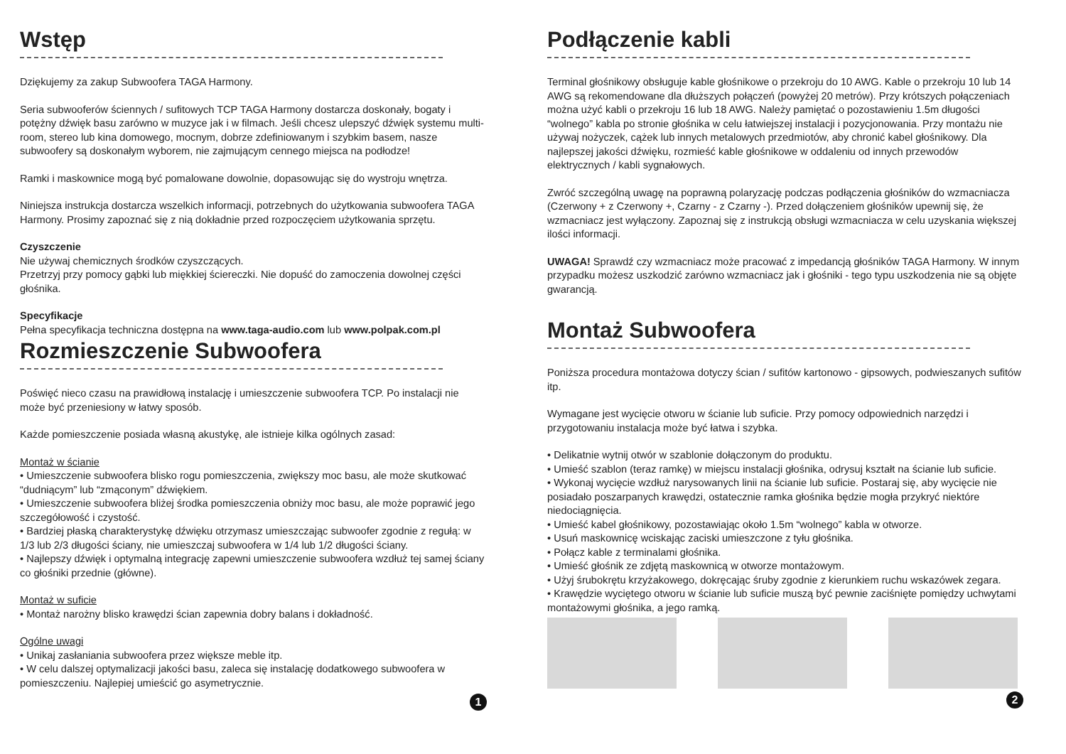Wstęp
Dziękujemy za zakup Subwoofera TAGA Harmony.
Seria subwooferów ściennych / sufitowych TCP TAGA Harmony dostarcza doskonały, bogaty i potężny dźwięk basu zarówno w muzyce jak i w filmach. Jeśli chcesz ulepszyć dźwięk systemu multi-room, stereo lub kina domowego, mocnym, dobrze zdefiniowanym i szybkim basem, nasze subwoofery są doskonałym wyborem, nie zajmującym cennego miejsca na podłodze!
Ramki i maskownice mogą być pomalowane dowolnie, dopasowując się do wystroju wnętrza.
Niniejsza instrukcja dostarcza wszelkich informacji, potrzebnych do użytkowania subwoofera TAGA Harmony. Prosimy zapoznać się z nią dokładnie przed rozpoczęciem użytkowania sprzętu.
Czyszczenie
Nie używaj chemicznych środków czyszczących.
Przetrzyj przy pomocy gąbki lub miękkiej ściereczki. Nie dopuść do zamoczenia dowolnej części głośnika.
Specyfikacje
Pełna specyfikacja techniczna dostępna na www.taga-audio.com lub www.polpak.com.pl
Rozmieszczenie Subwoofera
Poświęć nieco czasu na prawidłową instalację i umieszczenie subwoofera TCP. Po instalacji nie może być przeniesiony w łatwy sposób.
Każde pomieszczenie posiada własną akustykę, ale istnieje kilka ogólnych zasad:
Montaż w ścianie
• Umieszczenie subwoofera blisko rogu pomieszczenia, zwiększy moc basu, ale może skutkować “dudniącym” lub “zmąconym” dźwiękiem.
• Umieszczenie subwoofera bliżej środka pomieszczenia obniży moc basu, ale może poprawić jego szczegółowość i czystość.
• Bardziej płaską charakterystykę dźwięku otrzymasz umieszczając subwoofer zgodnie z regułą: w 1/3 lub 2/3 długości ściany, nie umieszczaj subwoofera w 1/4 lub 1/2 długości ściany.
• Najlepszy dźwięk i optymalną integrację zapewni umieszczenie subwoofera wzdłuż tej samej ściany co głośniki przednie (główne).
Montaż w suficie
• Montaż narożny blisko krawędzi ścian zapewnia dobry balans i dokładność.
Ogólne uwagi
• Unikaj zasłaniania subwoofera przez większe meble itp.
• W celu dalszej optymalizacji jakości basu, zaleca się instalację dodatkowego subwoofera w pomieszczeniu. Najlepiej umieścić go asymetrycznie.
1
Podłączenie kabli
Terminal głośnikowy obsługuje kable głośnikowe o przekroju do 10 AWG. Kable o przekroju 10 lub 14 AWG są rekomendowane dla dłuższych połączeń (powyżej 20 metrów). Przy krótszych połączeniach można użyć kabli o przekroju 16 lub 18 AWG. Należy pamiętać o pozostawieniu 1.5m długości “wolnego” kabla po stronie głośnika w celu łatwiejszej instalacji i pozycjonowania. Przy montażu nie używaj nożyczek, cążek lub innych metalowych przedmiotów, aby chronić kabel głośnikowy. Dla najlepszej jakości dźwięku, rozmieść kable głośnikowe w oddaleniu od innych przewodów elektrycznych / kabli sygnałowych.
Zwróć szczególną uwagę na poprawną polaryzację podczas podłączenia głośników do wzmacniacza (Czerwony + z Czerwony +, Czarny - z Czarny -). Przed dołączeniem głośników upewnij się, że wzmacniacz jest wyłączony. Zapoznaj się z instrukcją obsługi wzmacniacza w celu uzyskania większej ilości informacji.
UWAGA! Sprawdź czy wzmacniacz może pracować z impedancją głośników TAGA Harmony. W innym przypadku możesz uszkodzić zarówno wzmacniacz jak i głośniki - tego typu uszkodzenia nie są objęte gwarancją.
Montaż Subwoofera
Poniższa procedura montażowa dotyczy ścian / sufitów kartonowo - gipsowych, podwieszanych sufitów itp.
Wymagane jest wycięcie otworu w ścianie lub suficie. Przy pomocy odpowiednich narzędzi i przygotowaniu instalacja może być łatwa i szybka.
• Delikatnie wytnij otwór w szablonie dołączonym do produktu.
• Umieść szablon (teraz ramkę) w miejscu instalacji głośnika, odrysuj kształt na ścianie lub suficie.
• Wykonaj wycięcie wzdłuż narysowanych linii na ścianie lub suficie. Postaraj się, aby wycięcie nie posiadało poszarpanych krawędzi, ostatecznie ramka głośnika będzie mogła przykryć niektóre niedociągnięcia.
• Umieść kabel głośnikowy, pozostawiając około 1.5m “wolnego” kabla w otworze.
• Usuń maskownicę wciskając zaciski umieszczone z tyłu głośnika.
• Połącz kable z terminalami głośnika.
• Umieść głośnik ze zdjętą maskownicą w otworze montażowym.
• Użyj śrubokrętu krzyżakowego, dokręcając śruby zgodnie z kierunkiem ruchu wskazówek zegara.
• Krawędzie wyciętego otworu w ścianie lub suficie muszą być pewnie zaciśnięte pomiędzy uchwytami montażowymi głośnika, a jego ramką.
2